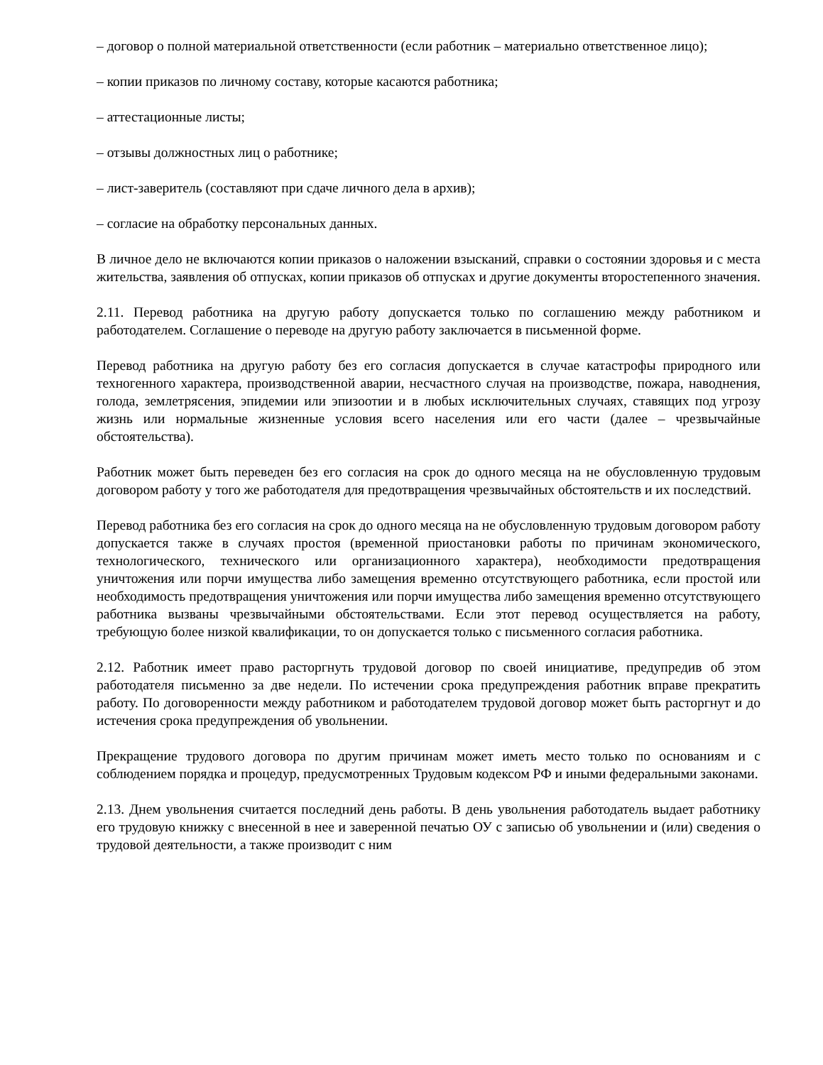– договор о полной материальной ответственности (если работник – материально ответственное лицо);
– копии приказов по личному составу, которые касаются работника;
– аттестационные листы;
– отзывы должностных лиц о работнике;
– лист-заверитель (составляют при сдаче личного дела в архив);
– согласие на обработку персональных данных.
В личное дело не включаются копии приказов о наложении взысканий, справки о состоянии здоровья и с места жительства, заявления об отпусках, копии приказов об отпусках и другие документы второстепенного значения.
2.11. Перевод работника на другую работу допускается только по соглашению между работником и работодателем. Соглашение о переводе на другую работу заключается в письменной форме.
Перевод работника на другую работу без его согласия допускается в случае катастрофы природного или техногенного характера, производственной аварии, несчастного случая на производстве, пожара, наводнения, голода, землетрясения, эпидемии или эпизоотии и в любых исключительных случаях, ставящих под угрозу жизнь или нормальные жизненные условия всего населения или его части (далее – чрезвычайные обстоятельства).
Работник может быть переведен без его согласия на срок до одного месяца на не обусловленную трудовым договором работу у того же работодателя для предотвращения чрезвычайных обстоятельств и их последствий.
Перевод работника без его согласия на срок до одного месяца на не обусловленную трудовым договором работу допускается также в случаях простоя (временной приостановки работы по причинам экономического, технологического, технического или организационного характера), необходимости предотвращения уничтожения или порчи имущества либо замещения временно отсутствующего работника, если простой или необходимость предотвращения уничтожения или порчи имущества либо замещения временно отсутствующего работника вызваны чрезвычайными обстоятельствами. Если этот перевод осуществляется на работу, требующую более низкой квалификации, то он допускается только с письменного согласия работника.
2.12. Работник имеет право расторгнуть трудовой договор по своей инициативе, предупредив об этом работодателя письменно за две недели. По истечении срока предупреждения работник вправе прекратить работу. По договоренности между работником и работодателем трудовой договор может быть расторгнут и до истечения срока предупреждения об увольнении.
Прекращение трудового договора по другим причинам может иметь место только по основаниям и с соблюдением порядка и процедур, предусмотренных Трудовым кодексом РФ и иными федеральными законами.
2.13. Днем увольнения считается последний день работы. В день увольнения работодатель выдает работнику его трудовую книжку с внесенной в нее и заверенной печатью ОУ с записью об увольнении и (или) сведения о трудовой деятельности, а также производит с ним